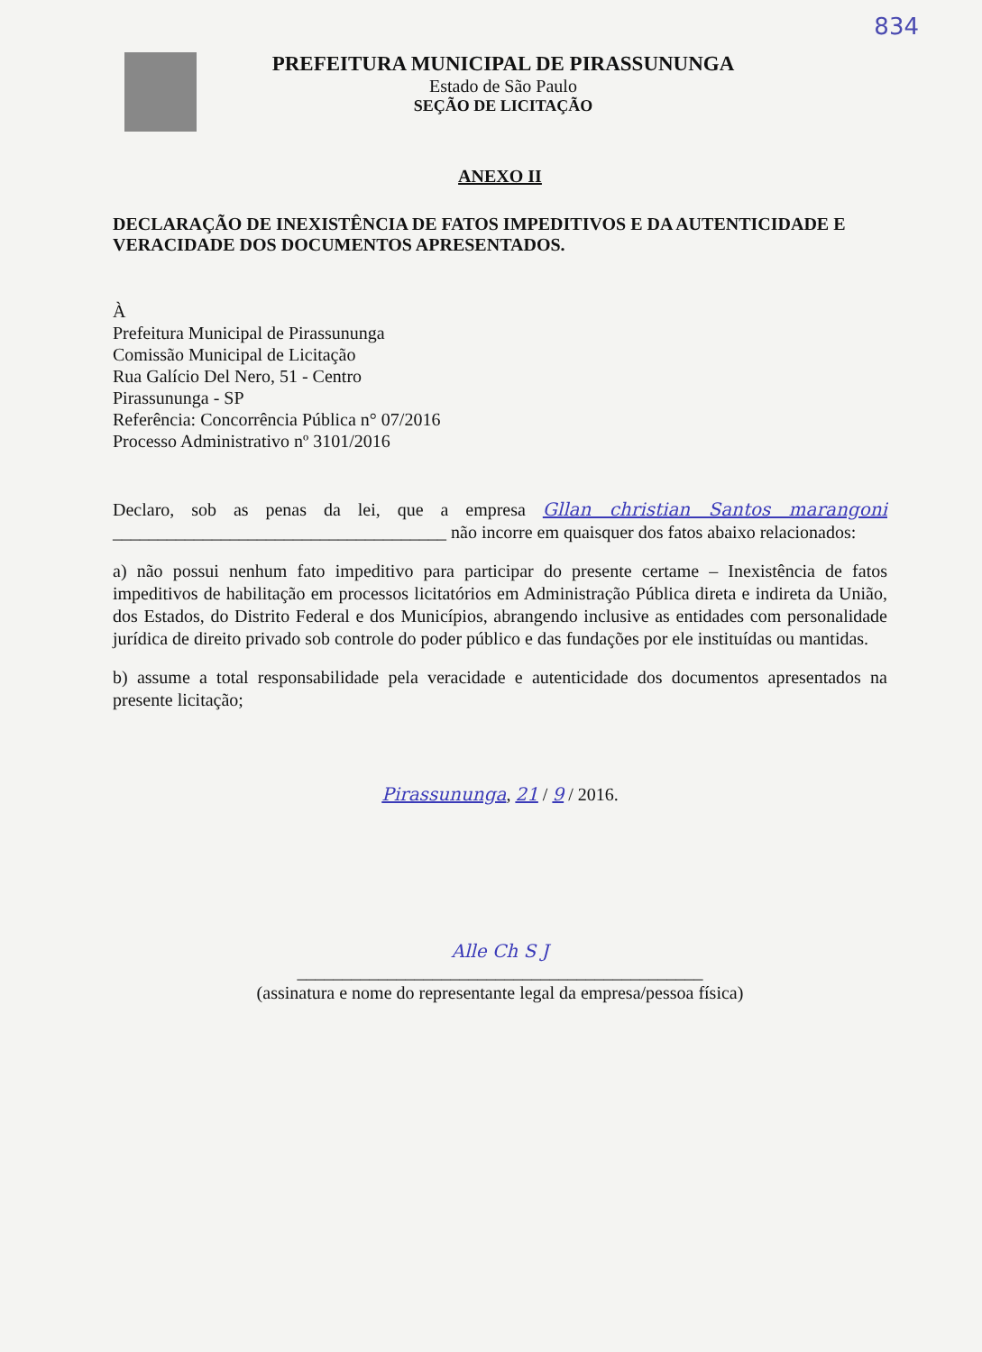834
PREFEITURA MUNICIPAL DE PIRASSUNUNGA
Estado de São Paulo
SEÇÃO DE LICITAÇÃO
ANEXO II
DECLARAÇÃO DE INEXISTÊNCIA DE FATOS IMPEDITIVOS E DA AUTENTICIDADE E VERACIDADE DOS DOCUMENTOS APRESENTADOS.
À
Prefeitura Municipal de Pirassununga
Comissão Municipal de Licitação
Rua Galício Del Nero, 51 - Centro
Pirassununga - SP
Referência: Concorrência Pública n° 07/2016
Processo Administrativo nº 3101/2016
Declaro, sob as penas da lei, que a empresa Gllan christian Santos marangoni _____________________________________ não incorre em quaisquer dos fatos abaixo relacionados:
a) não possui nenhum fato impeditivo para participar do presente certame – Inexistência de fatos impeditivos de habilitação em processos licitatórios em Administração Pública direta e indireta da União, dos Estados, do Distrito Federal e dos Municípios, abrangendo inclusive as entidades com personalidade jurídica de direito privado sob controle do poder público e das fundações por ele instituídas ou mantidas.
b) assume a total responsabilidade pela veracidade e autenticidade dos documentos apresentados na presente licitação;
Pirassununga, 21 / 9 / 2016.
Alle Ch S J
_____________________________________________
(assinatura e nome do representante legal da empresa/pessoa física)